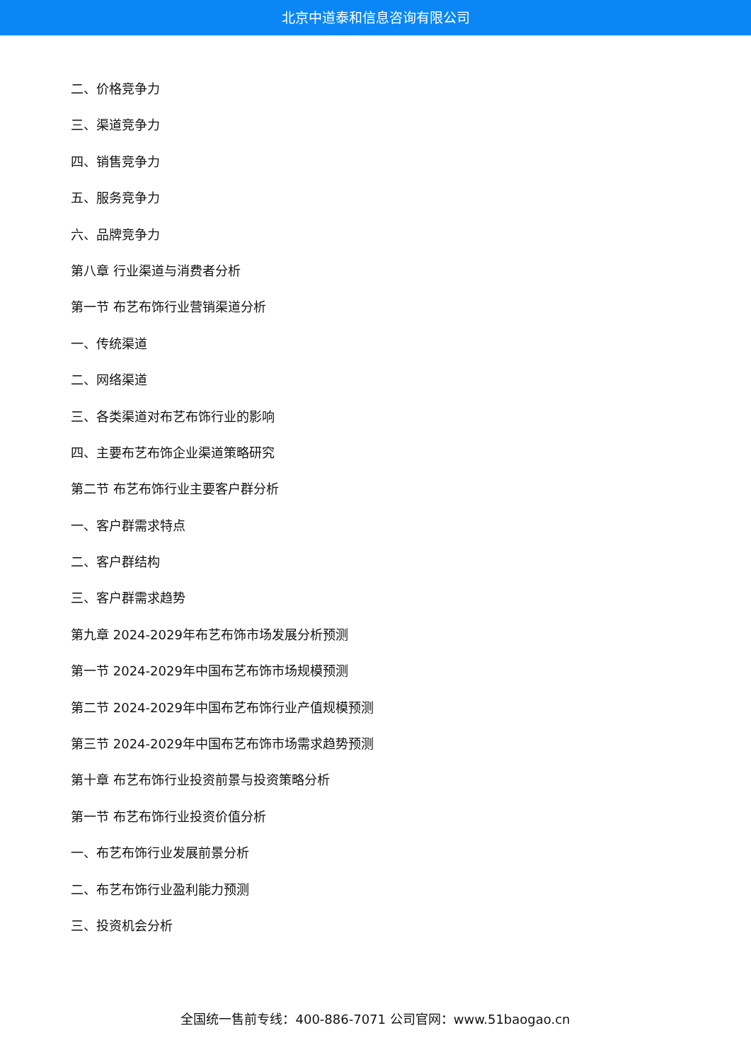北京中道泰和信息咨询有限公司
二、价格竞争力
三、渠道竞争力
四、销售竞争力
五、服务竞争力
六、品牌竞争力
第八章 行业渠道与消费者分析
第一节 布艺布饰行业营销渠道分析
一、传统渠道
二、网络渠道
三、各类渠道对布艺布饰行业的影响
四、主要布艺布饰企业渠道策略研究
第二节 布艺布饰行业主要客户群分析
一、客户群需求特点
二、客户群结构
三、客户群需求趋势
第九章 2024-2029年布艺布饰市场发展分析预测
第一节 2024-2029年中国布艺布饰市场规模预测
第二节 2024-2029年中国布艺布饰行业产值规模预测
第三节 2024-2029年中国布艺布饰市场需求趋势预测
第十章 布艺布饰行业投资前景与投资策略分析
第一节 布艺布饰行业投资价值分析
一、布艺布饰行业发展前景分析
二、布艺布饰行业盈利能力预测
三、投资机会分析
全国统一售前专线：400-886-7071 公司官网：www.51baogao.cn